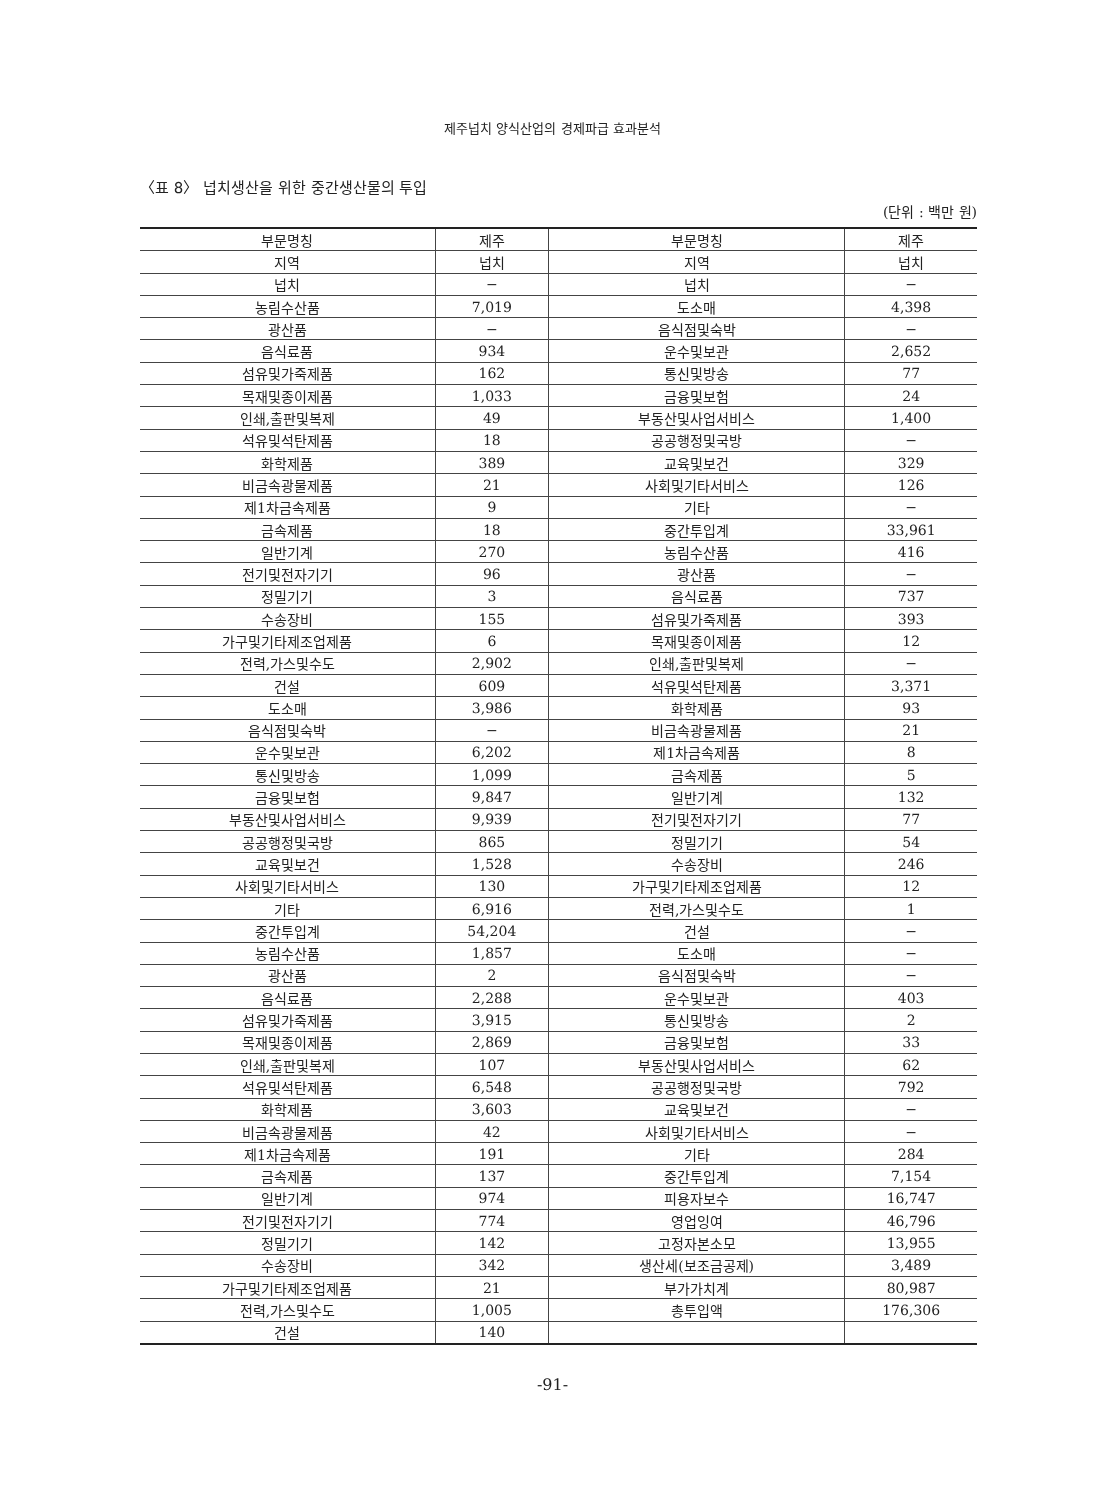제주넙치 양식산업의 경제파급 효과분석
〈표 8〉 넙치생산을 위한 중간생산물의 투입
(단위 : 백만 원)
| 부문명칭 | 제주 | 부문명칭 | 제주 |
| --- | --- | --- | --- |
| 지역 | 넙치 | 지역 | 넙치 |
| 넙치 | − | 넙치 | − |
| 농림수산품 | 7,019 | 도소매 | 4,398 |
| 광산품 | − | 음식점및숙박 | − |
| 음식료품 | 934 | 운수및보관 | 2,652 |
| 섬유및가죽제품 | 162 | 통신및방송 | 77 |
| 목재및종이제품 | 1,033 | 금융및보험 | 24 |
| 인쇄,출판및복제 | 49 | 부동산및사업서비스 | 1,400 |
| 석유및석탄제품 | 18 | 공공행정및국방 | − |
| 화학제품 | 389 | 교육및보건 | 329 |
| 비금속광물제품 | 21 | 사회및기타서비스 | 126 |
| 제1차금속제품 | 9 | 기타 | − |
| 금속제품 | 18 | 중간투입계 | 33,961 |
| 일반기계 | 270 | 농림수산품 | 416 |
| 전기및전자기기 | 96 | 광산품 | − |
| 정밀기기 | 3 | 음식료품 | 737 |
| 수송장비 | 155 | 섬유및가죽제품 | 393 |
| 가구및기타제조업제품 | 6 | 목재및종이제품 | 12 |
| 전력,가스및수도 | 2,902 | 인쇄,출판및복제 | − |
| 건설 | 609 | 석유및석탄제품 | 3,371 |
| 도소매 | 3,986 | 화학제품 | 93 |
| 음식점및숙박 | − | 비금속광물제품 | 21 |
| 운수및보관 | 6,202 | 제1차금속제품 | 8 |
| 통신및방송 | 1,099 | 금속제품 | 5 |
| 금융및보험 | 9,847 | 일반기계 | 132 |
| 부동산및사업서비스 | 9,939 | 전기및전자기기 | 77 |
| 공공행정및국방 | 865 | 정밀기기 | 54 |
| 교육및보건 | 1,528 | 수송장비 | 246 |
| 사회및기타서비스 | 130 | 가구및기타제조업제품 | 12 |
| 기타 | 6,916 | 전력,가스및수도 | 1 |
| 중간투입계 | 54,204 | 건설 | − |
| 농림수산품 | 1,857 | 도소매 | − |
| 광산품 | 2 | 음식점및숙박 | − |
| 음식료품 | 2,288 | 운수및보관 | 403 |
| 섬유및가죽제품 | 3,915 | 통신및방송 | 2 |
| 목재및종이제품 | 2,869 | 금융및보험 | 33 |
| 인쇄,출판및복제 | 107 | 부동산및사업서비스 | 62 |
| 석유및석탄제품 | 6,548 | 공공행정및국방 | 792 |
| 화학제품 | 3,603 | 교육및보건 | − |
| 비금속광물제품 | 42 | 사회및기타서비스 | − |
| 제1차금속제품 | 191 | 기타 | 284 |
| 금속제품 | 137 | 중간투입계 | 7,154 |
| 일반기계 | 974 | 피용자보수 | 16,747 |
| 전기및전자기기 | 774 | 영업잉여 | 46,796 |
| 정밀기기 | 142 | 고정자본소모 | 13,955 |
| 수송장비 | 342 | 생산세(보조금공제) | 3,489 |
| 가구및기타제조업제품 | 21 | 부가가치계 | 80,987 |
| 전력,가스및수도 | 1,005 | 총투입액 | 176,306 |
| 건설 | 140 | | |
-91-